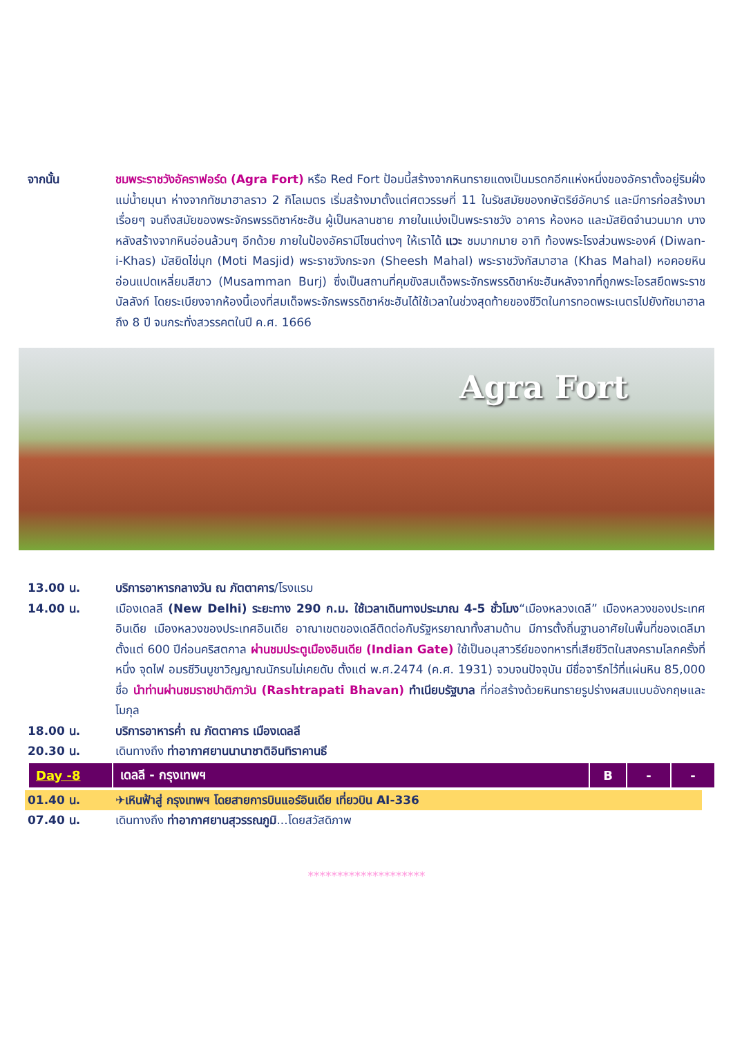จากนั้น ชมพระราชวังอัคราฟอร์ด (Agra Fort) หรือ Red Fort ป้อมนี้สร้างจากหินทรายแดงเป็นมรดกอีกแห่งหนึ่งของอัคราตั้งอยู่ริมฝั่งแม่น้ำยมุนา ห่างจากทัชมาฮาลราว 2 กิโลเมตร เริ่มสร้างมาตั้งแต่ศตวรรษที่ 11 ในรัชสมัยของกษัตริย์อัคบาร์ และมีการก่อสร้างมาเรื่อยๆ จนถึงสมัยของพระจักรพรรดิชาห์ชะฮัน ผู้เป็นหลานชาย ภายในแบ่งเป็นพระราชวัง อาคาร ห้องหอ และมัสยิดจำนวนมาก บางหลังสร้างจากหินอ่อนล้วนๆ อีกด้วย ภายในป้องอัครามีโซนต่างๆ ให้เราได้ แวะ ชมมากมาย อาทิ ท้องพระโรงส่วนพระองค์ (Diwan-i-Khas) มัสยิดไข่มุก (Moti Masjid) พระราชวังกระจก (Sheesh Mahal) พระราชวังกัสมาฮาล (Khas Mahal) หอคอยหินอ่อนแปดเหลี่ยมสีขาว (Musamman Burj) ซึ่งเป็นสถานที่คุมขังสมเด็จพระจักรพรรดิชาห์ชะฮันหลังจากที่ถูกพระโอรสยึดพระราชบัลลังก์ โดยระเบียงจากห้องนี้เองที่สมเด็จพระจักรพรรดิชาห์ชะฮันได้ใช้เวลาในช่วงสุดท้ายของชีวิตในการทอดพระเนตรไปยังทัชมาฮาลถึง 8 ปี จนกระทั่งสวรรคตในปี ค.ศ. 1666
Agra Fort
13.00 น. บริการอาหารกลางวัน ณ ภัตตาคาร/โรงแรม
14.00 น. เมืองเดลลี (New Delhi) ระยะทาง 290 ก.ม. ใช้เวลาเดินทางประมาณ 4-5 ชั่วโมง“เมืองหลวงเดลี” เมืองหลวงของประเทศอินเดีย เมืองหลวงของประเทศอินเดีย อาณาเขตของเดลีติดต่อกับรัฐหรยาณาทั้งสามด้าน มีการตั้งถิ่นฐานอาศัยในพื้นที่ของเดลีมาตั้งแต่ 600 ปีก่อนคริสตกาล ผ่านชมประตูเมืองอินเดีย (Indian Gate) ใช้เป็นอนุสาวรีย์ของทหารที่เสียชีวิตในสงครามโลกครั้งที่หนึ่ง จุดไฟ อมรชีวินบูชาวิญญาณนักรบไม่เคยดับ ตั้งแต่ พ.ศ.2474 (ค.ศ. 1931) จวบจนปัจจุบัน มีชื่อจารึกไว้ที่แผ่นหิน 85,000 ชื่อ นำท่านผ่านชมราชปาติภาวัน (Rashtrapati Bhavan) ทำเนียบรัฐบาล ที่ก่อสร้างด้วยหินทรายรูปร่างผสมแบบอังกฤษและโมกุล
18.00 น. บริการอาหารค่ำ ณ ภัตตาคาร เมืองเดลลี
20.30 น. เดินทางถึง ท่าอากาศยานนานาชาติอินทิราคานธี
| Day -8 | เดลลี - กรุงเทพฯ | B | - | - |
01.40 น. ✈เหินฟ้าสู่ กรุงเทพฯ โดยสายการบินแอร์อินเดีย เที่ยวบิน AI-336
07.40 น. เดินทางถึง ท่าอากาศยานสุวรรณภูมิ...โดยสวัสดิภาพ
********************